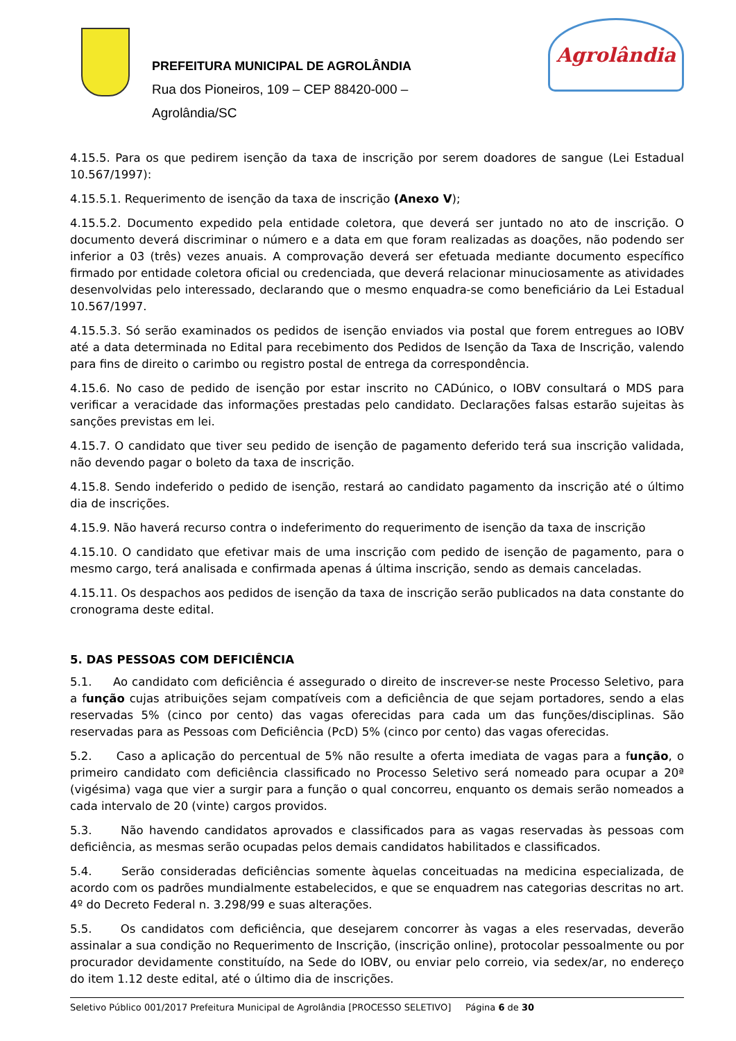PREFEITURA MUNICIPAL DE AGROLÂNDIA
Rua dos Pioneiros, 109 – CEP 88420-000 –
Agrolândia/SC
Agrolândia
4.15.5. Para os que pedirem isenção da taxa de inscrição por serem doadores de sangue (Lei Estadual 10.567/1997):
4.15.5.1. Requerimento de isenção da taxa de inscrição (Anexo V);
4.15.5.2. Documento expedido pela entidade coletora, que deverá ser juntado no ato de inscrição. O documento deverá discriminar o número e a data em que foram realizadas as doações, não podendo ser inferior a 03 (três) vezes anuais. A comprovação deverá ser efetuada mediante documento específico firmado por entidade coletora oficial ou credenciada, que deverá relacionar minuciosamente as atividades desenvolvidas pelo interessado, declarando que o mesmo enquadra-se como beneficiário da Lei Estadual 10.567/1997.
4.15.5.3. Só serão examinados os pedidos de isenção enviados via postal que forem entregues ao IOBV até a data determinada no Edital para recebimento dos Pedidos de Isenção da Taxa de Inscrição, valendo para fins de direito o carimbo ou registro postal de entrega da correspondência.
4.15.6. No caso de pedido de isenção por estar inscrito no CADúnico, o IOBV consultará o MDS para verificar a veracidade das informações prestadas pelo candidato. Declarações falsas estarão sujeitas às sanções previstas em lei.
4.15.7. O candidato que tiver seu pedido de isenção de pagamento deferido terá sua inscrição validada, não devendo pagar o boleto da taxa de inscrição.
4.15.8. Sendo indeferido o pedido de isenção, restará ao candidato pagamento da inscrição até o último dia de inscrições.
4.15.9. Não haverá recurso contra o indeferimento do requerimento de isenção da taxa de inscrição
4.15.10. O candidato que efetivar mais de uma inscrição com pedido de isenção de pagamento, para o mesmo cargo, terá analisada e confirmada apenas á última inscrição, sendo as demais canceladas.
4.15.11. Os despachos aos pedidos de isenção da taxa de inscrição serão publicados na data constante do cronograma deste edital.
5. DAS PESSOAS COM DEFICIÊNCIA
5.1. Ao candidato com deficiência é assegurado o direito de inscrever-se neste Processo Seletivo, para a função cujas atribuições sejam compatíveis com a deficiência de que sejam portadores, sendo a elas reservadas 5% (cinco por cento) das vagas oferecidas para cada um das funções/disciplinas. São reservadas para as Pessoas com Deficiência (PcD) 5% (cinco por cento) das vagas oferecidas.
5.2. Caso a aplicação do percentual de 5% não resulte a oferta imediata de vagas para a função, o primeiro candidato com deficiência classificado no Processo Seletivo será nomeado para ocupar a 20ª (vigésima) vaga que vier a surgir para a função o qual concorreu, enquanto os demais serão nomeados a cada intervalo de 20 (vinte) cargos providos.
5.3. Não havendo candidatos aprovados e classificados para as vagas reservadas às pessoas com deficiência, as mesmas serão ocupadas pelos demais candidatos habilitados e classificados.
5.4. Serão consideradas deficiências somente àquelas conceituadas na medicina especializada, de acordo com os padrões mundialmente estabelecidos, e que se enquadrem nas categorias descritas no art. 4º do Decreto Federal n. 3.298/99 e suas alterações.
5.5. Os candidatos com deficiência, que desejarem concorrer às vagas a eles reservadas, deverão assinalar a sua condição no Requerimento de Inscrição, (inscrição online), protocolar pessoalmente ou por procurador devidamente constituído, na Sede do IOBV, ou enviar pelo correio, via sedex/ar, no endereço do item 1.12 deste edital, até o último dia de inscrições.
Seletivo Público 001/2017 Prefeitura Municipal de Agrolândia [PROCESSO SELETIVO] Página 6 de 30